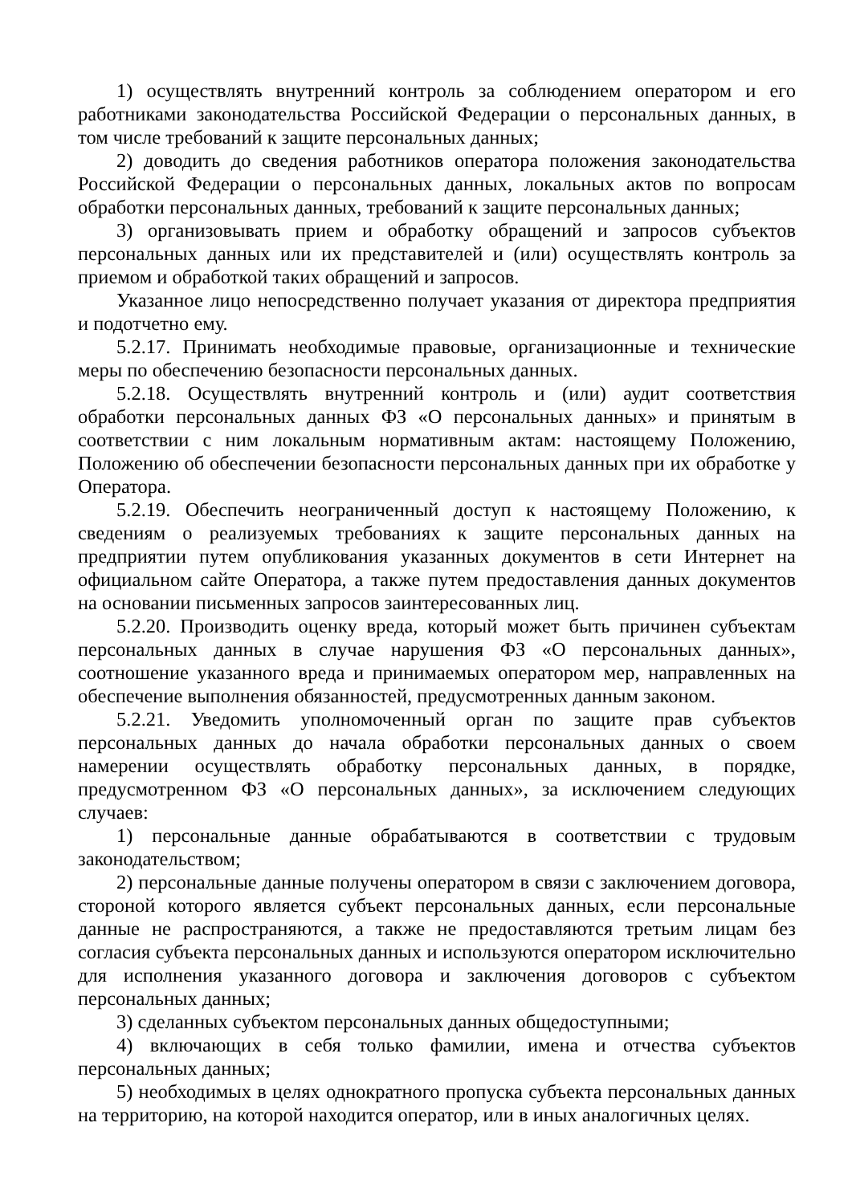1) осуществлять внутренний контроль за соблюдением оператором и его работниками законодательства Российской Федерации о персональных данных, в том числе требований к защите персональных данных;
2) доводить до сведения работников оператора положения законодательства Российской Федерации о персональных данных, локальных актов по вопросам обработки персональных данных, требований к защите персональных данных;
3) организовывать прием и обработку обращений и запросов субъектов персональных данных или их представителей и (или) осуществлять контроль за приемом и обработкой таких обращений и запросов.
Указанное лицо непосредственно получает указания от директора предприятия и подотчетно ему.
5.2.17. Принимать необходимые правовые, организационные и технические меры по обеспечению безопасности персональных данных.
5.2.18. Осуществлять внутренний контроль и (или) аудит соответствия обработки персональных данных ФЗ «О персональных данных» и принятым в соответствии с ним локальным нормативным актам: настоящему Положению, Положению об обеспечении безопасности персональных данных при их обработке у Оператора.
5.2.19. Обеспечить неограниченный доступ к настоящему Положению, к сведениям о реализуемых требованиях к защите персональных данных на предприятии путем опубликования указанных документов в сети Интернет на официальном сайте Оператора, а также путем предоставления данных документов на основании письменных запросов заинтересованных лиц.
5.2.20. Производить оценку вреда, который может быть причинен субъектам персональных данных в случае нарушения ФЗ «О персональных данных», соотношение указанного вреда и принимаемых оператором мер, направленных на обеспечение выполнения обязанностей, предусмотренных данным законом.
5.2.21. Уведомить уполномоченный орган по защите прав субъектов персональных данных до начала обработки персональных данных о своем намерении осуществлять обработку персональных данных, в порядке, предусмотренном ФЗ «О персональных данных», за исключением следующих случаев:
1) персональные данные обрабатываются в соответствии с трудовым законодательством;
2) персональные данные получены оператором в связи с заключением договора, стороной которого является субъект персональных данных, если персональные данные не распространяются, а также не предоставляются третьим лицам без согласия субъекта персональных данных и используются оператором исключительно для исполнения указанного договора и заключения договоров с субъектом персональных данных;
3) сделанных субъектом персональных данных общедоступными;
4) включающих в себя только фамилии, имена и отчества субъектов персональных данных;
5) необходимых в целях однократного пропуска субъекта персональных данных на территорию, на которой находится оператор, или в иных аналогичных целях.